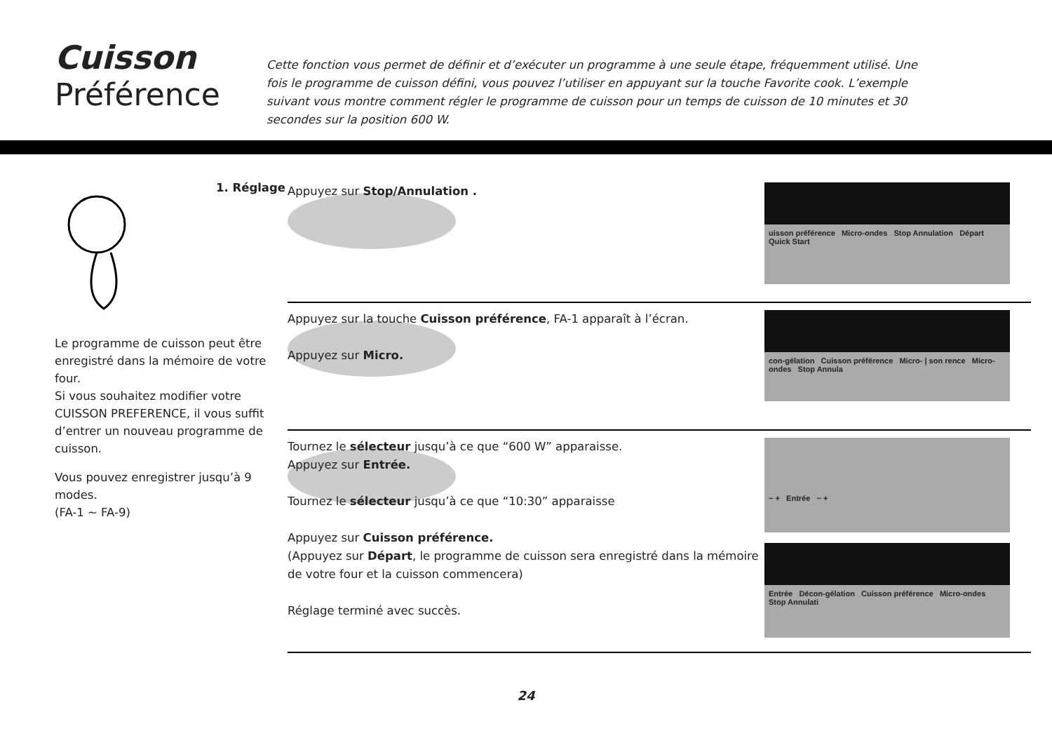Cuisson
Préférence
Cette fonction vous permet de définir et d’exécuter un programme à une seule étape, fréquemment utilisé. Une fois le programme de cuisson défini, vous pouvez l’utiliser en appuyant sur la touche Favorite cook. L’exemple suivant vous montre comment régler le programme de cuisson pour un temps de cuisson de 10 minutes et 30 secondes sur la position 600 W.
1. Réglage
Le programme de cuisson peut être enregistré dans la mémoire de votre four.
Si vous souhaitez modifier votre CUISSON PREFERENCE, il vous suffit d’entrer un nouveau programme de cuisson.
Vous pouvez enregistrer jusqu’à 9 modes.
(FA-1 ~ FA-9)
Appuyez sur Stop/Annulation .
uisson préférence Micro-ondes Stop Annulation Départ Quick Start
Appuyez sur la touche Cuisson préférence, FA-1 apparaît à l’écran.
Appuyez sur Micro.
con-gélation Cuisson préférence Micro- | son rence Micro-ondes Stop Annula
Tournez le sélecteur jusqu’à ce que “600 W” apparaisse.
Appuyez sur Entrée.
Tournez le sélecteur jusqu’à ce que “10:30” apparaisse
Appuyez sur Cuisson préférence.
(Appuyez sur Départ, le programme de cuisson sera enregistré dans la mémoire de votre four et la cuisson commencera)
Réglage terminé avec succès.
− + Entrée − +
Entrée Décon-gélation Cuisson préférence Micro-ondes Stop Annulati
24